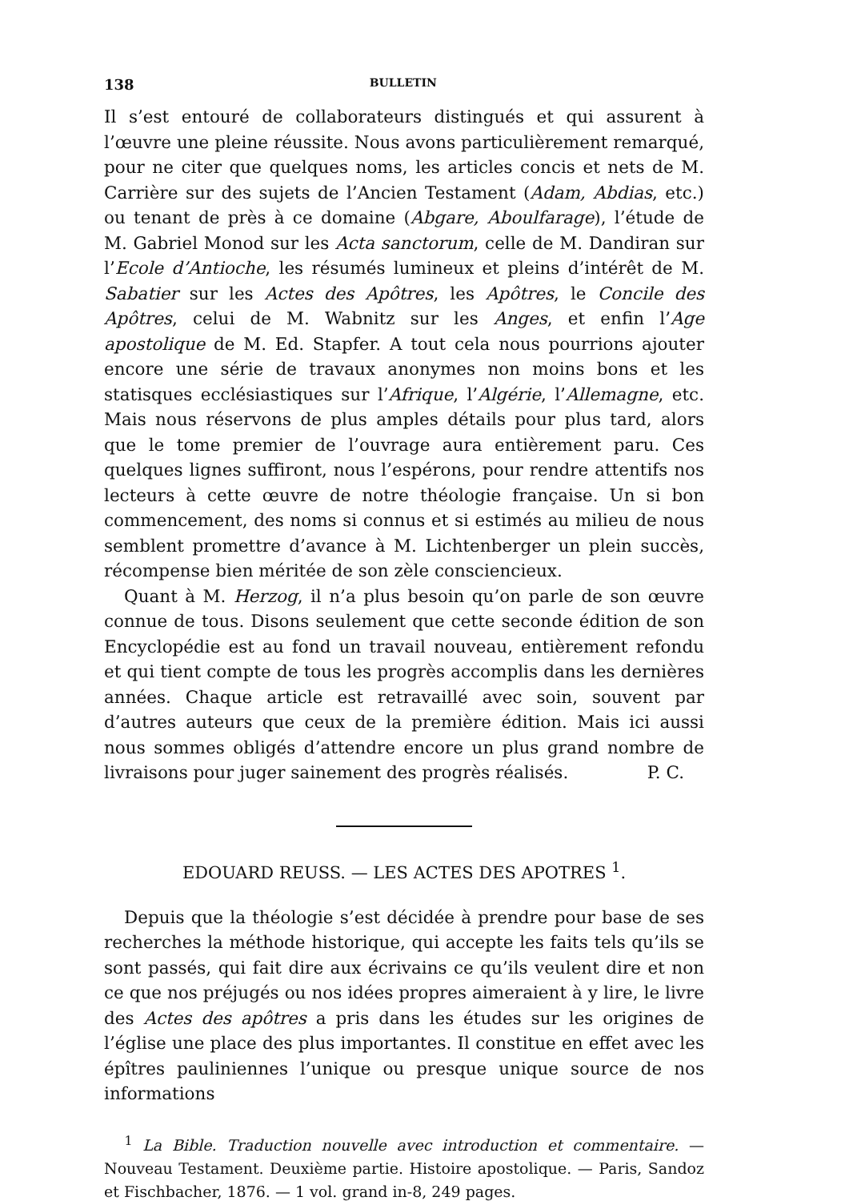138 BULLETIN
Il s’est entouré de collaborateurs distingués et qui assurent à l’œuvre une pleine réussite. Nous avons particulièrement remarqué, pour ne citer que quelques noms, les articles concis et nets de M. Carrière sur des sujets de l’Ancien Testament (Adam, Abdias, etc.) ou tenant de près à ce domaine (Abgare, Aboulfarage), l’étude de M. Gabriel Monod sur les Acta sanctorum, celle de M. Dandiran sur l’Ecole d’Antioche, les résumés lumineux et pleins d’intérêt de M. Sabatier sur les Actes des Apôtres, les Apôtres, le Concile des Apôtres, celui de M. Wabnitz sur les Anges, et enfin l’Age apostolique de M. Ed. Stapfer. A tout cela nous pourrions ajouter encore une série de travaux anonymes non moins bons et les statisques ecclésiastiques sur l’Afrique, l’Algérie, l’Allemagne, etc. Mais nous réservons de plus amples détails pour plus tard, alors que le tome premier de l’ouvrage aura entièrement paru. Ces quelques lignes suffiront, nous l’espérons, pour rendre attentifs nos lecteurs à cette œuvre de notre théologie française. Un si bon commencement, des noms si connus et si estimés au milieu de nous semblent promettre d’avance à M. Lichtenberger un plein succès, récompense bien méritée de son zèle consciencieux.
Quant à M. Herzog, il n’a plus besoin qu’on parle de son œuvre connue de tous. Disons seulement que cette seconde édition de son Encyclopédie est au fond un travail nouveau, entièrement refondu et qui tient compte de tous les progrès accomplis dans les dernières années. Chaque article est retravaillé avec soin, souvent par d’autres auteurs que ceux de la première édition. Mais ici aussi nous sommes obligés d’attendre encore un plus grand nombre de livraisons pour juger sainement des progrès réalisés. P. C.
EDOUARD REUSS. — LES ACTES DES APOTRES <sup>1</sup>.
Depuis que la théologie s’est décidée à prendre pour base de ses recherches la méthode historique, qui accepte les faits tels qu’ils se sont passés, qui fait dire aux écrivains ce qu’ils veulent dire et non ce que nos préjugés ou nos idées propres aimeraient à y lire, le livre des Actes des apôtres a pris dans les études sur les origines de l’église une place des plus importantes. Il constitue en effet avec les épîtres pauliniennes l’unique ou presque unique source de nos informations
<sup>1</sup> La Bible. Traduction nouvelle avec introduction et commentaire. — Nouveau Testament. Deuxième partie. Histoire apostolique. — Paris, Sandoz et Fischbacher, 1876. — 1 vol. grand in-8, 249 pages.